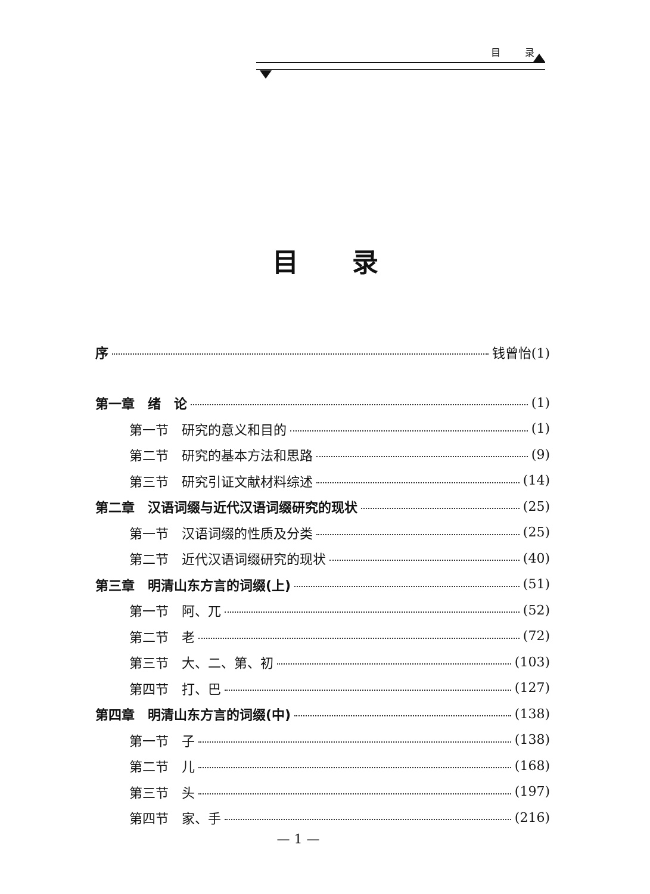目 录
目录
序 钱曾怡(1)
第一章　绪　论 (1)
第一节　研究的意义和目的 (1)
第二节　研究的基本方法和思路 (9)
第三节　研究引证文献材料综述 (14)
第二章　汉语词缀与近代汉语词缀研究的现状 (25)
第一节　汉语词缀的性质及分类 (25)
第二节　近代汉语词缀研究的现状 (40)
第三章　明清山东方言的词缀(上) (51)
第一节　阿、兀 (52)
第二节　老 (72)
第三节　大、二、第、初 (103)
第四节　打、巴 (127)
第四章　明清山东方言的词缀(中) (138)
第一节　子 (138)
第二节　儿 (168)
第三节　头 (197)
第四节　家、手 (216)
— 1 —